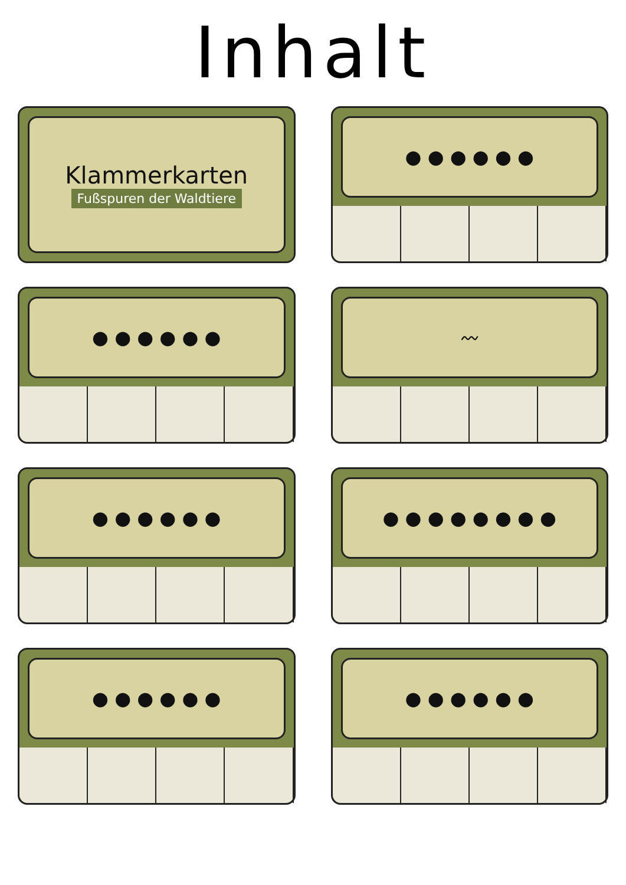Inhalt
Klammerkarten
Fußspuren der Waldtiere
● ● ● ● ● ●
● ● ● ● ● ●
〰
● ● ● ● ● ●
● ● ● ● ● ● ● ●
● ● ● ● ● ●
● ● ● ● ● ●